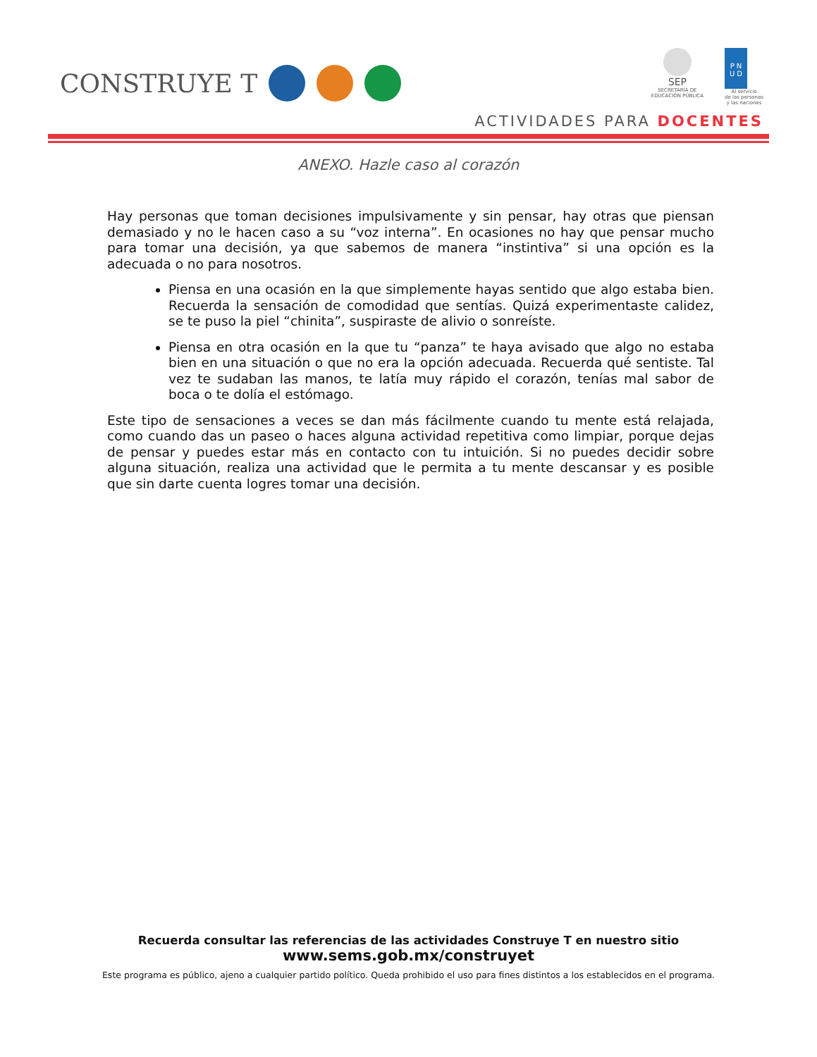CONSTRUYE T
SEP
SECRETARÍA DE
EDUCACIÓN PÚBLICA
P N
U D
Al servicio
de las personas
y las naciones
ACTIVIDADES PARA DOCENTES
ANEXO. Hazle caso al corazón
Hay personas que toman decisiones impulsivamente y sin pensar, hay otras que piensan demasiado y no le hacen caso a su “voz interna”. En ocasiones no hay que pensar mucho para tomar una decisión, ya que sabemos de manera “instintiva” si una opción es la adecuada o no para nosotros.
Piensa en una ocasión en la que simplemente hayas sentido que algo estaba bien. Recuerda la sensación de comodidad que sentías. Quizá experimentaste calidez, se te puso la piel “chinita”, suspiraste de alivio o sonreíste.
Piensa en otra ocasión en la que tu “panza” te haya avisado que algo no estaba bien en una situación o que no era la opción adecuada. Recuerda qué sentiste. Tal vez te sudaban las manos, te latía muy rápido el corazón, tenías mal sabor de boca o te dolía el estómago.
Este tipo de sensaciones a veces se dan más fácilmente cuando tu mente está relajada, como cuando das un paseo o haces alguna actividad repetitiva como limpiar, porque dejas de pensar y puedes estar más en contacto con tu intuición. Si no puedes decidir sobre alguna situación, realiza una actividad que le permita a tu mente descansar y es posible que sin darte cuenta logres tomar una decisión.
Recuerda consultar las referencias de las actividades Construye T en nuestro sitio
www.sems.gob.mx/construyet
Este programa es público, ajeno a cualquier partido político. Queda prohibido el uso para fines distintos a los establecidos en el programa.